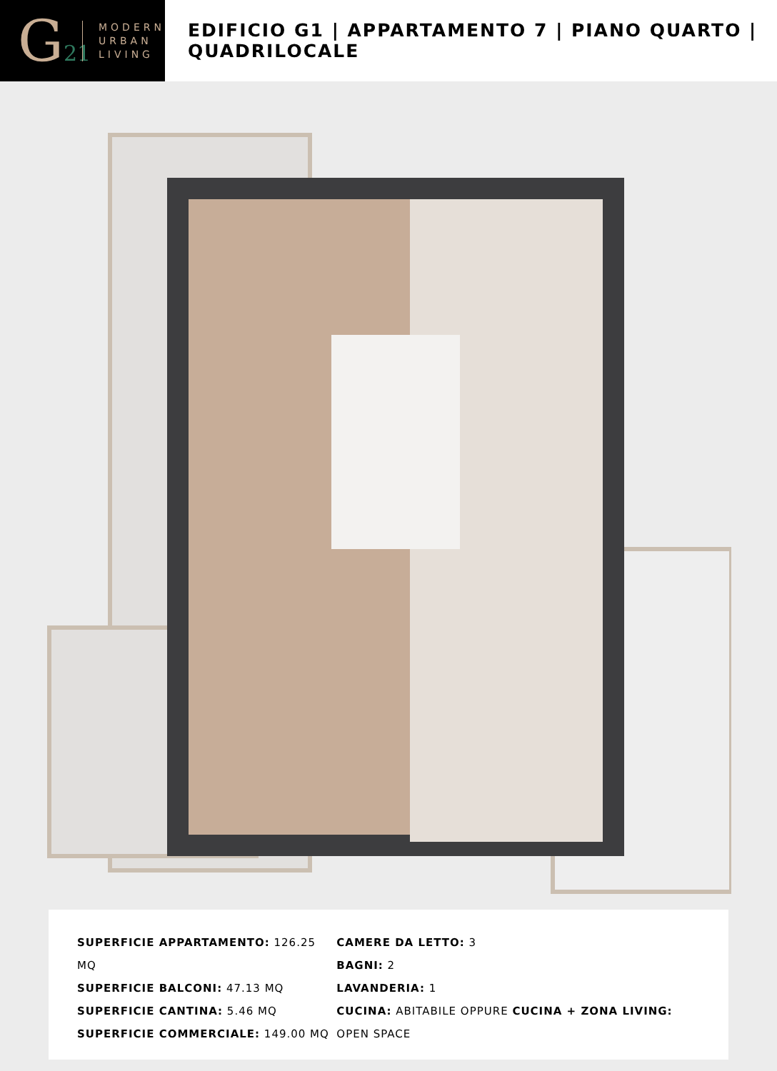G21
MODERN
URBAN
LIVING
EDIFICIO G1 | APPARTAMENTO 7 | PIANO QUARTO | QUADRILOCALE
SUPERFICIE APPARTAMENTO: 126.25 MQ
SUPERFICIE BALCONI: 47.13 MQ
SUPERFICIE CANTINA: 5.46 MQ
SUPERFICIE COMMERCIALE: 149.00 MQ
CAMERE DA LETTO: 3
BAGNI: 2
LAVANDERIA: 1
CUCINA: ABITABILE OPPURE CUCINA + ZONA LIVING: OPEN SPACE